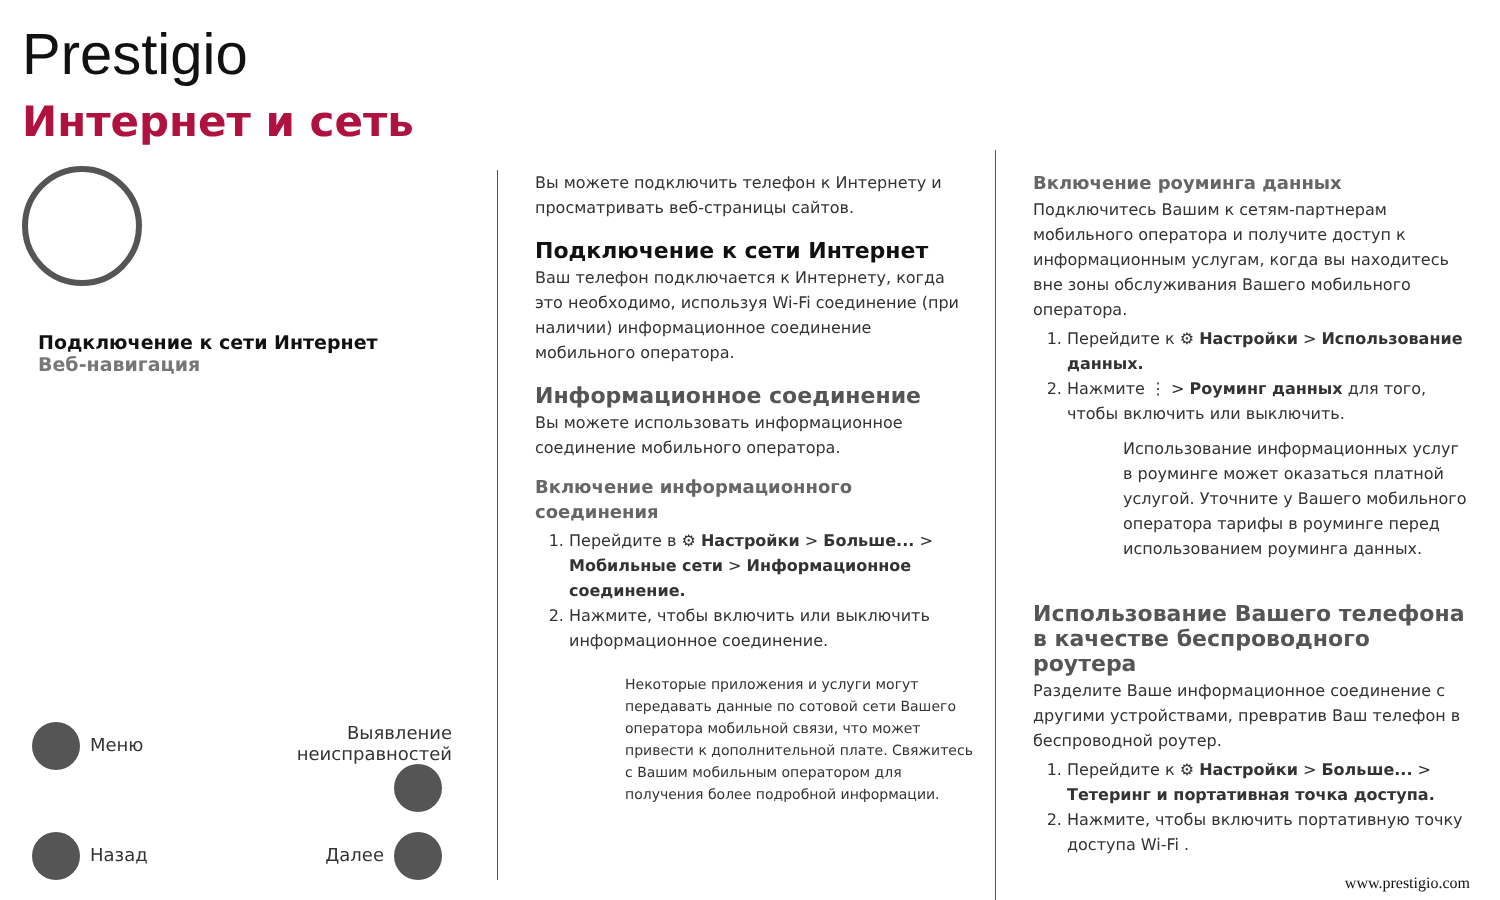Prestigio
Интернет и сеть
Подключение к сети Интернет
Веб-навигация
Меню
Выявление
неисправностей
Назад
Далее
Вы можете подключить телефон к Интернету и просматривать веб-страницы сайтов.
Подключение к сети Интернет
Ваш телефон подключается к Интернету, когда это необходимо, используя Wi-Fi соединение (при наличии) информационное соединение мобильного оператора.
Информационное соединение
Вы можете использовать информационное соединение мобильного оператора.
Включение информационного соединения
1. Перейдите в ⚙ Настройки > Больше... > Мобильные сети > Информационное соединение.
2. Нажмите, чтобы включить или выключить информационное соединение.
Некоторые приложения и услуги могут передавать данные по сотовой сети Вашего оператора мобильной связи, что может привести к дополнительной плате. Свяжитесь с Вашим мобильным оператором для получения более подробной информации.
Включение роуминга данных
Подключитесь Вашим к сетям-партнерам мобильного оператора и получите доступ к информационным услугам, когда вы находитесь вне зоны обслуживания Вашего мобильного оператора.
1. Перейдите к ⚙ Настройки > Использование данных.
2. Нажмите ⋮ > Роуминг данных для того, чтобы включить или выключить.
Использование информационных услуг в роуминге может оказаться платной услугой. Уточните у Вашего мобильного оператора тарифы в роуминге перед использованием роуминга данных.
Использование Вашего телефона в качестве беспроводного роутера
Разделите Ваше информационное соединение с другими устройствами, превратив Ваш телефон в беспроводной роутер.
1. Перейдите к ⚙ Настройки > Больше... > Тетеринг и портативная точка доступа.
2. Нажмите, чтобы включить портативную точку доступа Wi-Fi .
www.prestigio.com